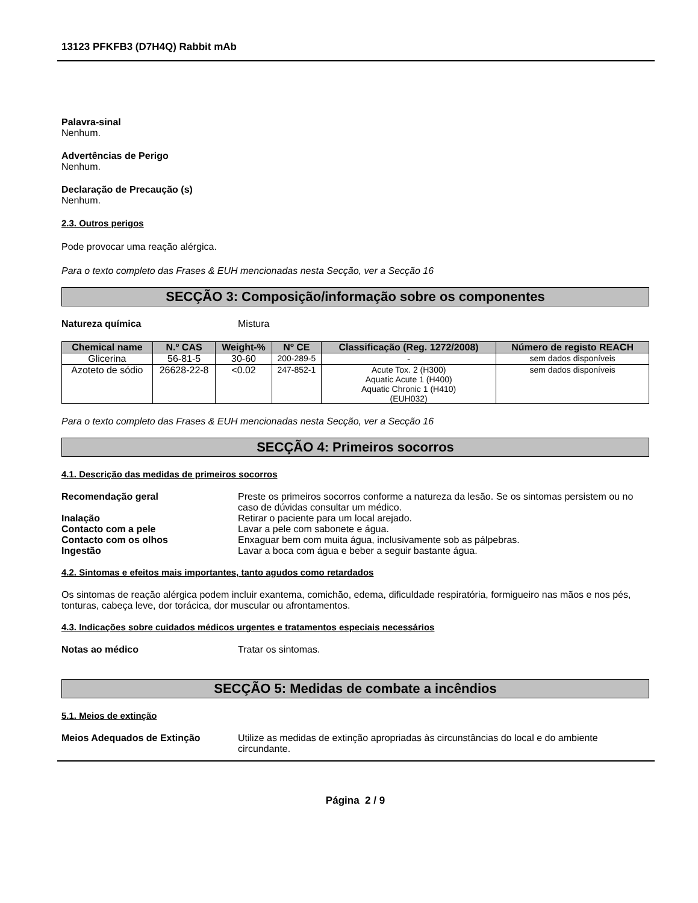13123 PFKFB3 (D7H4Q) Rabbit mAb
Palavra-sinal
Nenhum.
Advertências de Perigo
Nenhum.
Declaração de Precaução (s)
Nenhum.
2.3. Outros perigos
Pode provocar uma reação alérgica.
Para o texto completo das Frases & EUH mencionadas nesta Secção, ver a Secção 16
SECÇÃO 3: Composição/informação sobre os componentes
Natureza química Mistura
| Chemical name | N.º CAS | Weight-% | Nº CE | Classificação (Reg. 1272/2008) | Número de registo REACH |
| --- | --- | --- | --- | --- | --- |
| Glicerina | 56-81-5 | 30-60 | 200-289-5 | - | sem dados disponíveis |
| Azoteto de sódio | 26628-22-8 | <0.02 | 247-852-1 | Acute Tox. 2 (H300) Aquatic Acute 1 (H400) Aquatic Chronic 1 (H410) (EUH032) | sem dados disponíveis |
Para o texto completo das Frases & EUH mencionadas nesta Secção, ver a Secção 16
SECÇÃO 4: Primeiros socorros
4.1. Descrição das medidas de primeiros socorros
Recomendação geral Preste os primeiros socorros conforme a natureza da lesão. Se os sintomas persistem ou no caso de dúvidas consultar um médico.
Inalação Retirar o paciente para um local arejado.
Contacto com a pele Lavar a pele com sabonete e água.
Contacto com os olhos Enxaguar bem com muita água, inclusivamente sob as pálpebras.
Ingestão Lavar a boca com água e beber a seguir bastante água.
4.2. Sintomas e efeitos mais importantes, tanto agudos como retardados
Os sintomas de reação alérgica podem incluir exantema, comichão, edema, dificuldade respiratória, formigueiro nas mãos e nos pés, tonturas, cabeça leve, dor torácica, dor muscular ou afrontamentos.
4.3. Indicações sobre cuidados médicos urgentes e tratamentos especiais necessários
Notas ao médico Tratar os sintomas.
SECÇÃO 5: Medidas de combate a incêndios
5.1. Meios de extinção
Meios Adequados de Extinção Utilize as medidas de extinção apropriadas às circunstâncias do local e do ambiente circundante.
Página 2 / 9